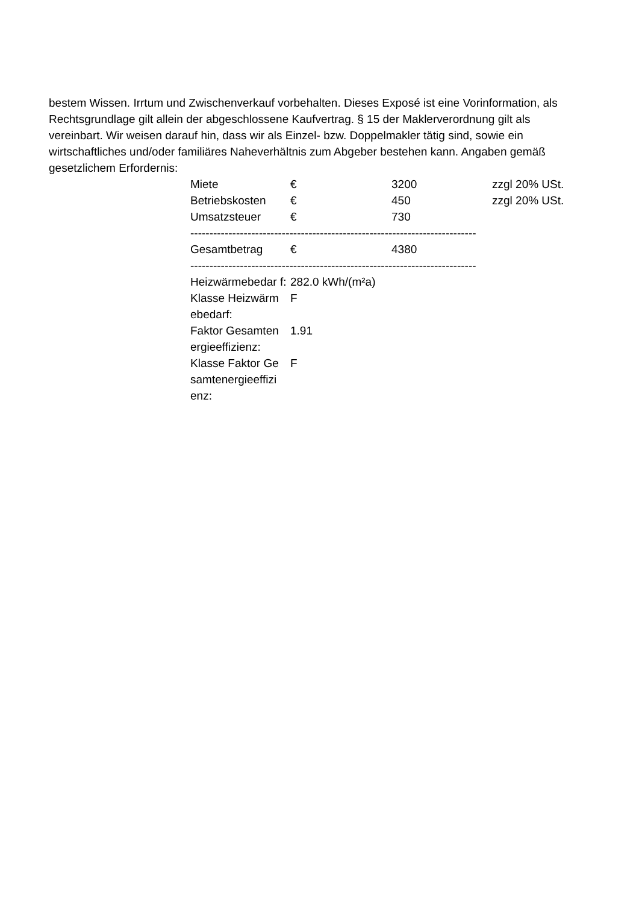bestem Wissen. Irrtum und Zwischenverkauf vorbehalten. Dieses Exposé ist eine Vorinformation, als Rechtsgrundlage gilt allein der abgeschlossene Kaufvertrag. § 15 der Maklerverordnung gilt als vereinbart. Wir weisen darauf hin, dass wir als Einzel- bzw. Doppelmakler tätig sind, sowie ein wirtschaftliches und/oder familiäres Naheverhältnis zum Abgeber bestehen kann. Angaben gemäß gesetzlichem Erfordernis:
| Miete | € | 3200 | zzgl 20% USt. |
| Betriebskosten | € | 450 | zzgl 20% USt. |
| Umsatzsteuer | € | 730 | |
| -------------------------------------------------------------------------------- | | | |
| Gesamtbetrag | € | 4380 | |
| -------------------------------------------------------------------------------- | | | |
| Heizwärmebedar f: | 282.0 kWh/(m²a) | | |
| Klasse Heizwärm ebedarf: | F | | |
| Faktor Gesamten ergieeffizienz: | 1.91 | | |
| Klasse Faktor Ge samtenergieeffizi enz: | F | | |